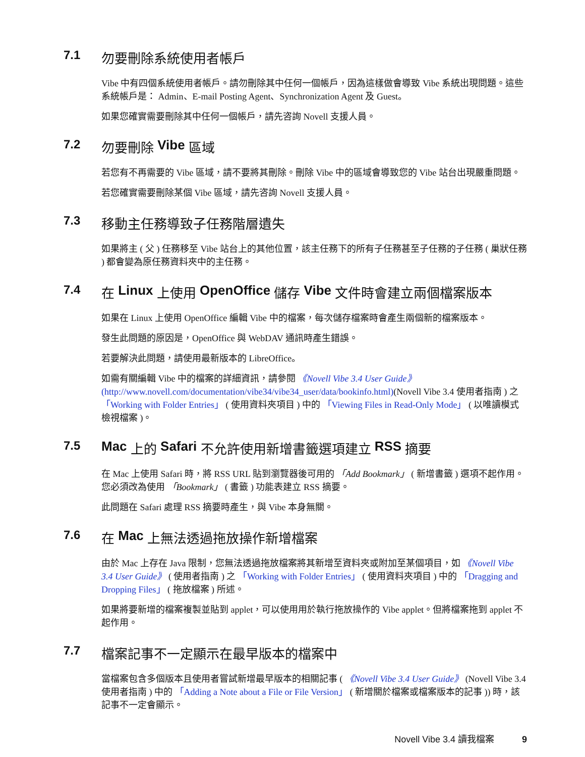7.1 勿要刪除系統使用者帳戶
Vibe 中有四個系統使用者帳戶。請勿刪除其中任何一個帳戶，因為這樣做會導致 Vibe 系統出現問題。這些系統帳戶是： Admin、E-mail Posting Agent、Synchronization Agent 及 Guest。
如果您確實需要刪除其中任何一個帳戶，請先咨詢 Novell 支援人員。
7.2 勿要刪除 Vibe 區域
若您有不再需要的 Vibe 區域，請不要將其刪除。刪除 Vibe 中的區域會導致您的 Vibe 站台出現嚴重問題。
若您確實需要刪除某個 Vibe 區域，請先咨詢 Novell 支援人員。
7.3 移動主任務導致子任務階層遺失
如果將主 ( 父 ) 任務移至 Vibe 站台上的其他位置，該主任務下的所有子任務甚至子任務的子任務 ( 巢狀任務 ) 都會變為原任務資料夾中的主任務。
7.4 在 Linux 上使用 OpenOffice 儲存 Vibe 文件時會建立兩個檔案版本
如果在 Linux 上使用 OpenOffice 編輯 Vibe 中的檔案，每次儲存檔案時會產生兩個新的檔案版本。
發生此問題的原因是，OpenOffice 與 WebDAV 通訊時產生錯誤。
若要解決此問題，請使用最新版本的 LibreOffice。
如需有關編輯 Vibe 中的檔案的詳細資訊，請參閱 《Novell Vibe 3.4 User Guide》(http://www.novell.com/documentation/vibe34/vibe34_user/data/bookinfo.html)(Novell Vibe 3.4 使用者指南 ) 之 「Working with Folder Entries」 ( 使用資料夾項目 ) 中的 「Viewing Files in Read-Only Mode」 ( 以唯讀模式檢視檔案 )。
7.5 Mac 上的 Safari 不允許使用新增書籤選項建立 RSS 摘要
在 Mac 上使用 Safari 時，將 RSS URL 貼到瀏覽器後可用的 「Add Bookmark」 ( 新增書籤 ) 選項不起作用。您必須改為使用 「Bookmark」 ( 書籤 ) 功能表建立 RSS 摘要。
此問題在 Safari 處理 RSS 摘要時產生，與 Vibe 本身無關。
7.6 在 Mac 上無法透過拖放操作新增檔案
由於 Mac 上存在 Java 限制，您無法透過拖放檔案將其新增至資料夾或附加至某個項目，如 《Novell Vibe 3.4 User Guide》 ( 使用者指南 ) 之 「Working with Folder Entries」 ( 使用資料夾項目 ) 中的 「Dragging and Dropping Files」 ( 拖放檔案 ) 所述。
如果將要新增的檔案複製並貼到 applet，可以使用用於執行拖放操作的 Vibe applet。但將檔案拖到 applet 不起作用。
7.7 檔案記事不一定顯示在最早版本的檔案中
當檔案包含多個版本且使用者嘗試新增最早版本的相關記事 ( 《Novell Vibe 3.4 User Guide》 (Novell Vibe 3.4 使用者指南 ) 中的 「Adding a Note about a File or File Version」 ( 新增關於檔案或檔案版本的記事 )) 時，該記事不一定會顯示。
Novell Vibe 3.4 讀我檔案 9